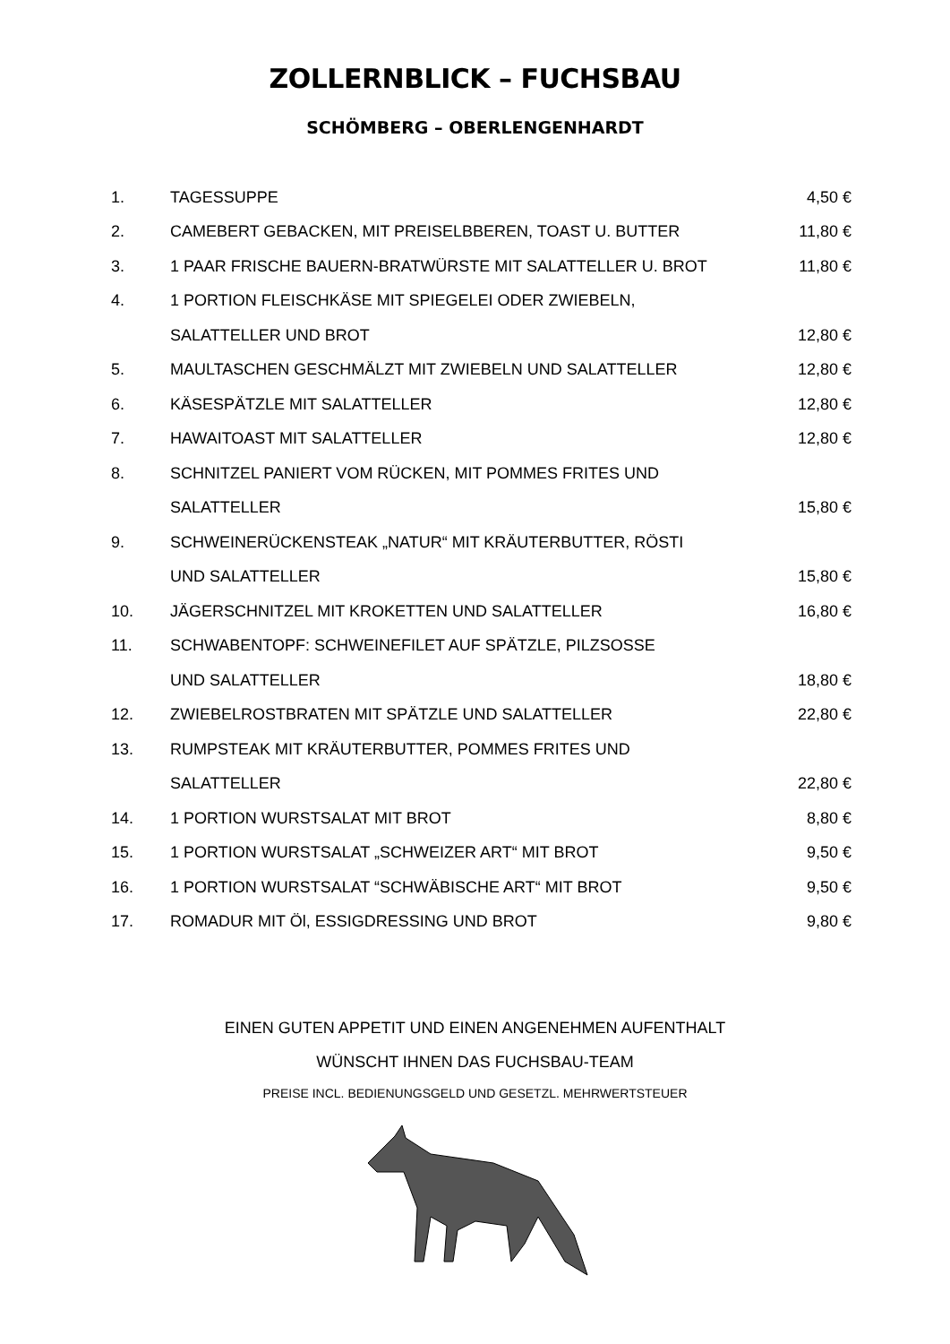ZOLLERNBLICK – FUCHSBAU
SCHÖMBERG – OBERLENGENHARDT
| 1. | TAGESSUPPE | 4,50 € |
| 2. | CAMEBERT GEBACKEN, MIT PREISELBBEREN, TOAST U. BUTTER | 11,80 € |
| 3. | 1 PAAR FRISCHE BAUERN-BRATWÜRSTE MIT SALATTELLER U. BROT | 11,80 € |
| 4. | 1 PORTION FLEISCHKÄSE MIT SPIEGELEI ODER ZWIEBELN, | |
| | SALATTELLER UND BROT | 12,80 € |
| 5. | MAULTASCHEN GESCHMÄLZT MIT ZWIEBELN UND SALATTELLER | 12,80 € |
| 6. | KÄSESPÄTZLE MIT SALATTELLER | 12,80 € |
| 7. | HAWAITOAST MIT SALATTELLER | 12,80 € |
| 8. | SCHNITZEL PANIERT VOM RÜCKEN, MIT POMMES FRITES UND | |
| | SALATTELLER | 15,80 € |
| 9. | SCHWEINERÜCKENSTEAK „NATUR“ MIT KRÄUTERBUTTER, RÖSTI | |
| | UND SALATTELLER | 15,80 € |
| 10. | JÄGERSCHNITZEL MIT KROKETTEN UND SALATTELLER | 16,80 € |
| 11. | SCHWABENTOPF: SCHWEINEFILET AUF SPÄTZLE, PILZSOSSE | |
| | UND SALATTELLER | 18,80 € |
| 12. | ZWIEBELROSTBRATEN MIT SPÄTZLE UND SALATTELLER | 22,80 € |
| 13. | RUMPSTEAK MIT KRÄUTERBUTTER, POMMES FRITES UND | |
| | SALATTELLER | 22,80 € |
| 14. | 1 PORTION WURSTSALAT MIT BROT | 8,80 € |
| 15. | 1 PORTION WURSTSALAT „SCHWEIZER ART“ MIT BROT | 9,50 € |
| 16. | 1 PORTION WURSTSALAT “SCHWÄBISCHE ART“ MIT BROT | 9,50 € |
| 17. | ROMADUR MIT Öl, ESSIGDRESSING UND BROT | 9,80 € |
EINEN GUTEN APPETIT UND EINEN ANGENEHMEN AUFENTHALT
WÜNSCHT IHNEN DAS FUCHSBAU-TEAM
PREISE INCL. BEDIENUNGSGELD UND GESETZL. MEHRWERTSTEUER